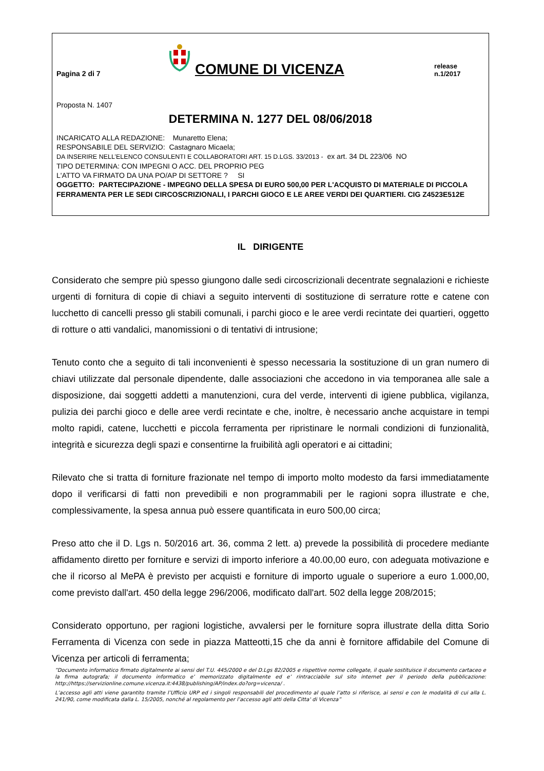Pagina 2 di 7
COMUNE DI VICENZA
release n.1/2017
Proposta N. 1407
DETERMINA N. 1277 DEL 08/06/2018
INCARICATO ALLA REDAZIONE: Munaretto Elena;
RESPONSABILE DEL SERVIZIO: Castagnaro Micaela;
DA INSERIRE NELL’ELENCO CONSULENTI E COLLABORATORI ART. 15 D.LGS. 33/2013 - ex art. 34 DL 223/06 NO
TIPO DETERMINA: CON IMPEGNI O ACC. DEL PROPRIO PEG
L'ATTO VA FIRMATO DA UNA PO/AP DI SETTORE ? SI
OGGETTO: PARTECIPAZIONE - IMPEGNO DELLA SPESA DI EURO 500,00 PER L'ACQUISTO DI MATERIALE DI PICCOLA FERRAMENTA PER LE SEDI CIRCOSCRIZIONALI, I PARCHI GIOCO E LE AREE VERDI DEI QUARTIERI. CIG Z4523E512E
IL DIRIGENTE
Considerato che sempre più spesso giungono dalle sedi circoscrizionali decentrate segnalazioni e richieste urgenti di fornitura di copie di chiavi a seguito interventi di sostituzione di serrature rotte e catene con lucchetto di cancelli presso gli stabili comunali, i parchi gioco e le aree verdi recintate dei quartieri, oggetto di rotture o atti vandalici, manomissioni o di tentativi di intrusione;
Tenuto conto che a seguito di tali inconvenienti è spesso necessaria la sostituzione di un gran numero di chiavi utilizzate dal personale dipendente, dalle associazioni che accedono in via temporanea alle sale a disposizione, dai soggetti addetti a manutenzioni, cura del verde, interventi di igiene pubblica, vigilanza, pulizia dei parchi gioco e delle aree verdi recintate e che, inoltre, è necessario anche acquistare in tempi molto rapidi, catene, lucchetti e piccola ferramenta per ripristinare le normali condizioni di funzionalità, integrità e sicurezza degli spazi e consentirne la fruibilità agli operatori e ai cittadini;
Rilevato che si tratta di forniture frazionate nel tempo di importo molto modesto da farsi immediatamente dopo il verificarsi di fatti non prevedibili e non programmabili per le ragioni sopra illustrate e che, complessivamente, la spesa annua può essere quantificata in euro 500,00 circa;
Preso atto che il D. Lgs n. 50/2016 art. 36, comma 2 lett. a) prevede la possibilità di procedere mediante affidamento diretto per forniture e servizi di importo inferiore a 40.00,00 euro, con adeguata motivazione e che il ricorso al MePA è previsto per acquisti e forniture di importo uguale o superiore a euro 1.000,00, come previsto dall'art. 450 della legge 296/2006, modificato dall'art. 502 della legge 208/2015;
Considerato opportuno, per ragioni logistiche, avvalersi per le forniture sopra illustrate della ditta Sorio Ferramenta di Vicenza con sede in piazza Matteotti,15 che da anni è fornitore affidabile del Comune di Vicenza per articoli di ferramenta;
“Documento informatico firmato digitalmente ai sensi del T.U. 445/2000 e del D.Lgs 82/2005 e rispettive norme collegate, il quale sostituisce il documento cartaceo e la firma autografa; il documento informatico e’ memorizzato digitalmente ed e’ rintracciabile sul sito internet per il periodo della pubblicazione: http://https://servizionline.comune.vicenza.it:4438/publishing/AP/index.do?org=vicenza/ .
L’accesso agli atti viene garantito tramite l’Ufficio URP ed i singoli responsabili del procedimento al quale l’atto si riferisce, ai sensi e con le modalità di cui alla L. 241/90, come modificata dalla L. 15/2005, nonché al regolamento per l’accesso agli atti della Citta' di Vicenza”